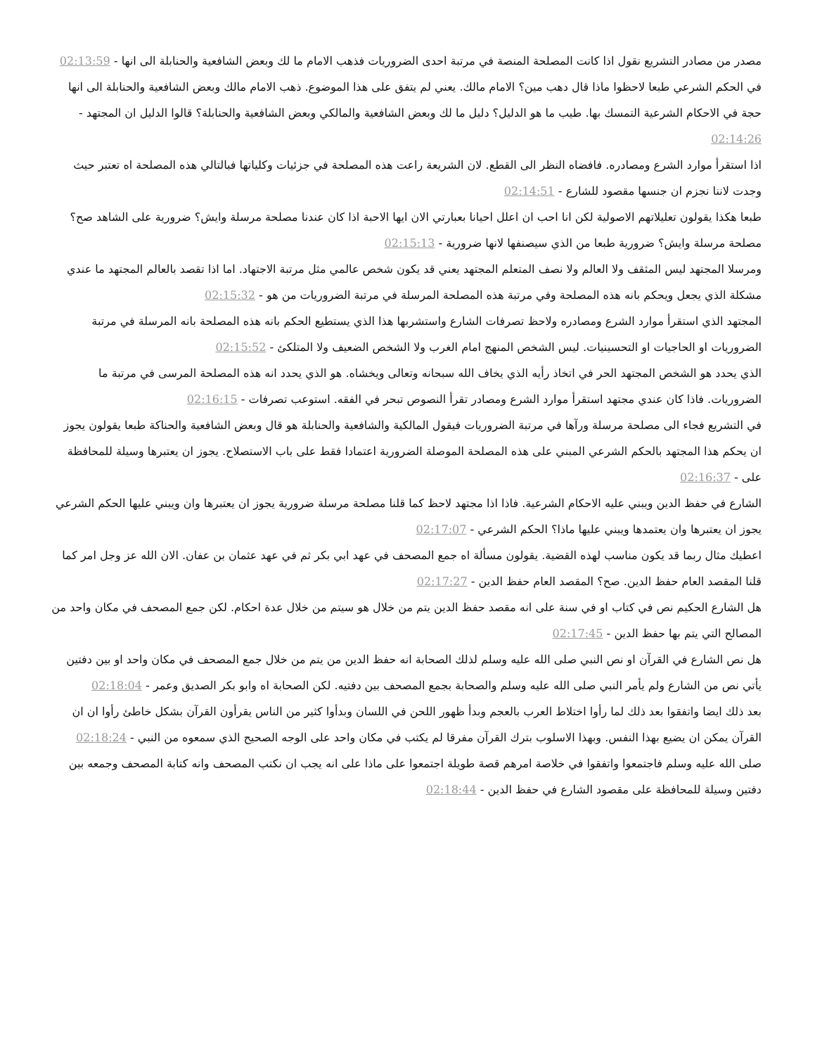مصدر من مصادر التشريع نقول اذا كانت المصلحة المنصة في مرتبة احدى الضروريات فذهب الامام ما لك وبعض الشافعية والحنابلة الى انها - 02:13:59
في الحكم الشرعي طبعا لاحظوا ماذا قال دهب مين؟ الامام مالك. يعني لم يتفق على هذا الموضوع. ذهب الامام مالك وبعض الشافعية والحنابلة الى انها حجة في الاحكام الشرعية التمسك بها. طيب ما هو الدليل؟ دليل ما لك وبعض الشافعية والمالكي وبعض الشافعية والحنابلة؟ قالوا الدليل ان المجتهد - 02:14:26
اذا استقرأ موارد الشرع ومصادره. فافضاه النظر الى القطع. لان الشريعة راعت هذه المصلحة في جزئيات وكلياتها فبالتالي هذه المصلحة اه تعتبر حيث وجدت لاننا نجزم ان جنسها مقصود للشارع - 02:14:51
طبعا هكذا يقولون تعليلاتهم الاصولية لكن انا احب ان اعلل احيانا بعبارتي الان ايها الاحبة اذا كان عندنا مصلحة مرسلة وايش؟ ضرورية على الشاهد صح؟ مصلحة مرسلة وايش؟ ضرورية طبعا من الذي سيصنفها لانها ضرورية - 02:15:13
ومرسلا المجتهد ليس المثقف ولا العالم ولا نصف المتعلم المجتهد يعني قد يكون شخص عالمي مثل مرتبة الاجتهاد. اما اذا تقصد بالعالم المجتهد ما عندي مشكلة الذي يجعل ويحكم بانه هذه المصلحة وفي مرتبة هذه المصلحة المرسلة في مرتبة الضروريات من هو - 02:15:32
المجتهد الذي استقرأ موارد الشرع ومصادره ولاحظ تصرفات الشارع واستشربها هذا الذي يستطيع الحكم بانه هذه المصلحة بانه المرسلة في مرتبة الضروريات او الحاجيات او التحسينيات. ليس الشخص المنهج امام الغرب ولا الشخص الضعيف ولا المتلكئ - 02:15:52
الذي يحدد هو الشخص المجتهد الحر في اتخاذ رأيه الذي يخاف الله سبحانه وتعالى ويخشاه. هو الذي يحدد انه هذه المصلحة المرسى في مرتبة ما الضروريات. فاذا كان عندي مجتهد استقرأ موارد الشرع ومصادر تقرأ النصوص تبحر في الفقه. استوعب تصرفات - 02:16:15
في التشريع فجاء الى مصلحة مرسلة ورآها في مرتبة الضروريات فيقول المالكية والشافعية والحنابلة هو قال وبعض الشافعية والحناكة طبعا يقولون يجوز ان يحكم هذا المجتهد بالحكم الشرعي المبني على هذه المصلحة الموصلة الضرورية اعتمادا فقط على باب الاستصلاح. يجوز ان يعتبرها وسيلة للمحافظة على - 02:16:37
الشارع في حفظ الدين ويبني عليه الاحكام الشرعية. فاذا اذا مجتهد لاحظ كما قلنا مصلحة مرسلة ضرورية يجوز ان يعتبرها وان ويبني عليها الحكم الشرعي يجوز ان يعتبرها وان يعتمدها ويبني عليها ماذا؟ الحكم الشرعي - 02:17:07
اعطيك مثال ربما قد يكون مناسب لهذه القضية. يقولون مسألة اه جمع المصحف في عهد ابي بكر ثم في عهد عثمان بن عفان. الان الله عز وجل امر كما قلنا المقصد العام حفظ الدين. صح؟ المقصد العام حفظ الدين - 02:17:27
هل الشارع الحكيم نص في كتاب او في سنة على انه مقصد حفظ الدين يتم من خلال هو سيتم من خلال عدة احكام. لكن جمع المصحف في مكان واحد من المصالح التي يتم بها حفظ الدين - 02:17:45
هل نص الشارع في القرآن او نص النبي صلى الله عليه وسلم لذلك الصحابة انه حفظ الدين من يتم من خلال جمع المصحف في مكان واحد او بين دفتين يأتي نص من الشارع ولم يأمر النبي صلى الله عليه وسلم والصحابة بجمع المصحف بين دفتيه. لكن الصحابة اه وابو بكر الصديق وعمر - 02:18:04
بعد ذلك ايضا واتفقوا بعد ذلك لما رأوا اختلاط العرب بالعجم وبدأ ظهور اللحن في اللسان وبدأوا كثير من الناس يقرأون القرآن بشكل خاطئ رأوا ان ان القرآن يمكن ان يضيع بهذا النفس. وبهذا الاسلوب بترك القرآن مفرقا لم يكتب في مكان واحد على الوجه الصحيح الذي سمعوه من النبي - 02:18:24
صلى الله عليه وسلم فاجتمعوا واتفقوا في خلاصة امرهم قصة طويلة اجتمعوا على ماذا على انه يجب ان نكتب المصحف وانه كتابة المصحف وجمعه بين دفتين وسيلة للمحافظة على مقصود الشارع في حفظ الدين - 02:18:44